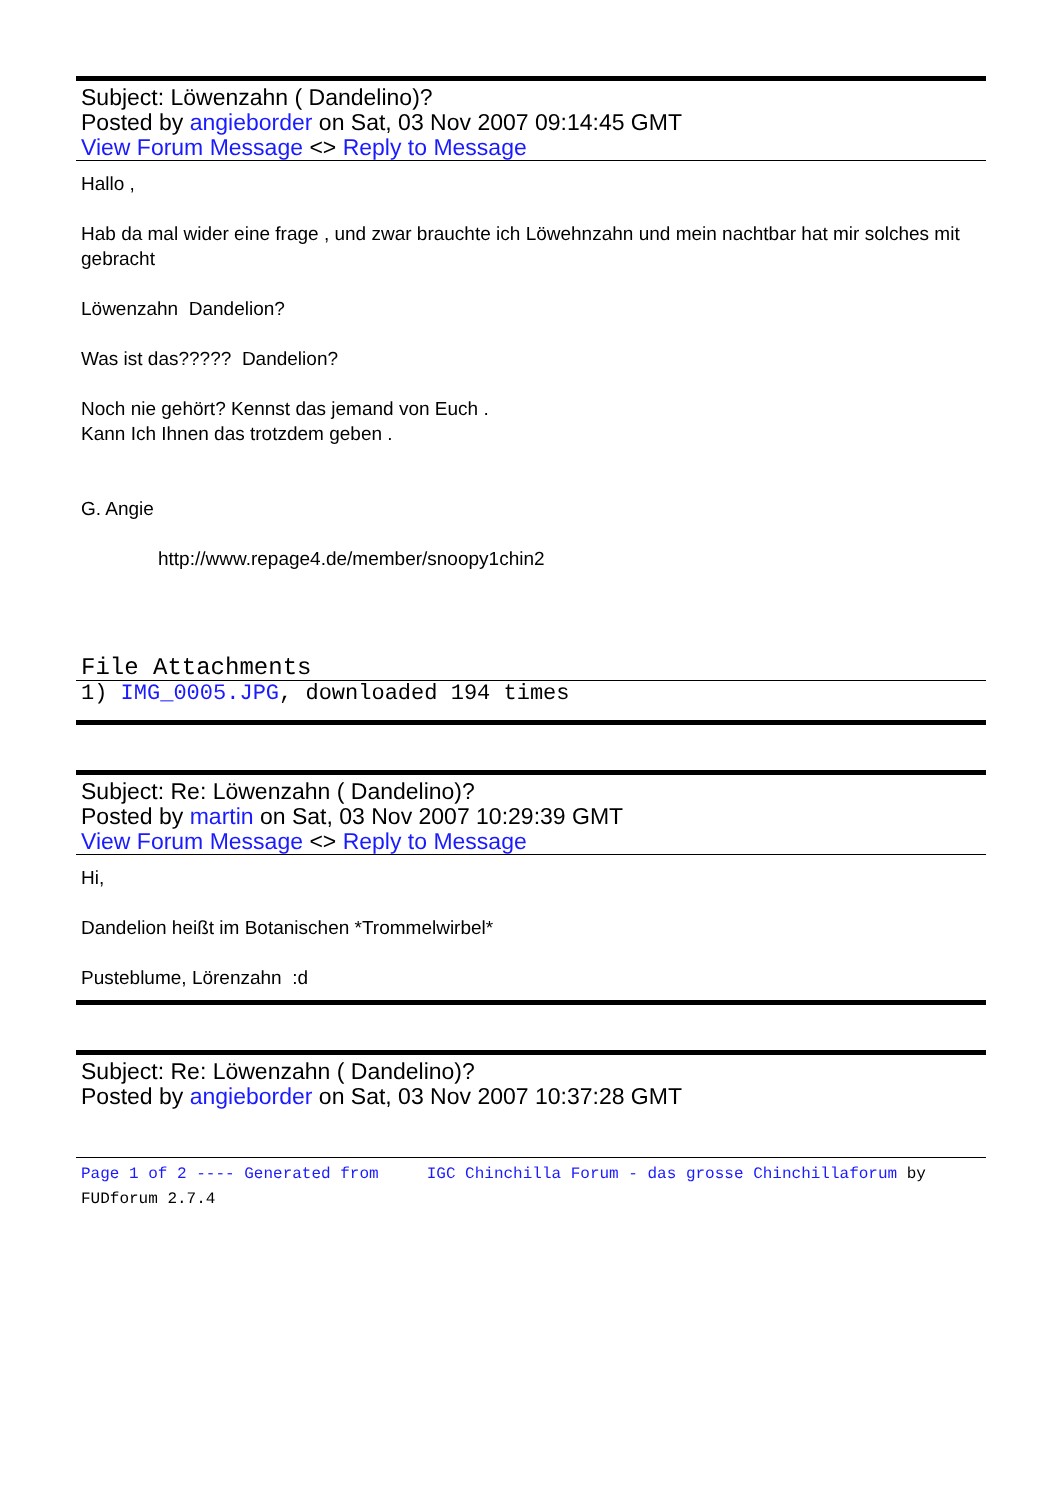Subject: Löwenzahn ( Dandelino)?
Posted by angieborder on Sat, 03 Nov 2007 09:14:45 GMT
View Forum Message <> Reply to Message
Hallo ,
Hab da mal wider eine frage , und zwar brauchte ich Löwehnzahn und mein nachtbar hat mir solches mit gebracht
Löwenzahn Dandelion?
Was ist das????? Dandelion?
Noch nie gehört? Kennst das jemand von Euch .
Kann Ich Ihnen das trotzdem geben .
G. Angie
http://www.repage4.de/member/snoopy1chin2
File Attachments
1) IMG_0005.JPG, downloaded 194 times
Subject: Re: Löwenzahn ( Dandelino)?
Posted by martin on Sat, 03 Nov 2007 10:29:39 GMT
View Forum Message <> Reply to Message
Hi,
Dandelion heißt im Botanischen *Trommelwirbel*
Pusteblume, Lörenzahn :d
Subject: Re: Löwenzahn ( Dandelino)?
Posted by angieborder on Sat, 03 Nov 2007 10:37:28 GMT
Page 1 of 2 ---- Generated from IGC Chinchilla Forum - das grosse Chinchillaforum by FUDforum 2.7.4